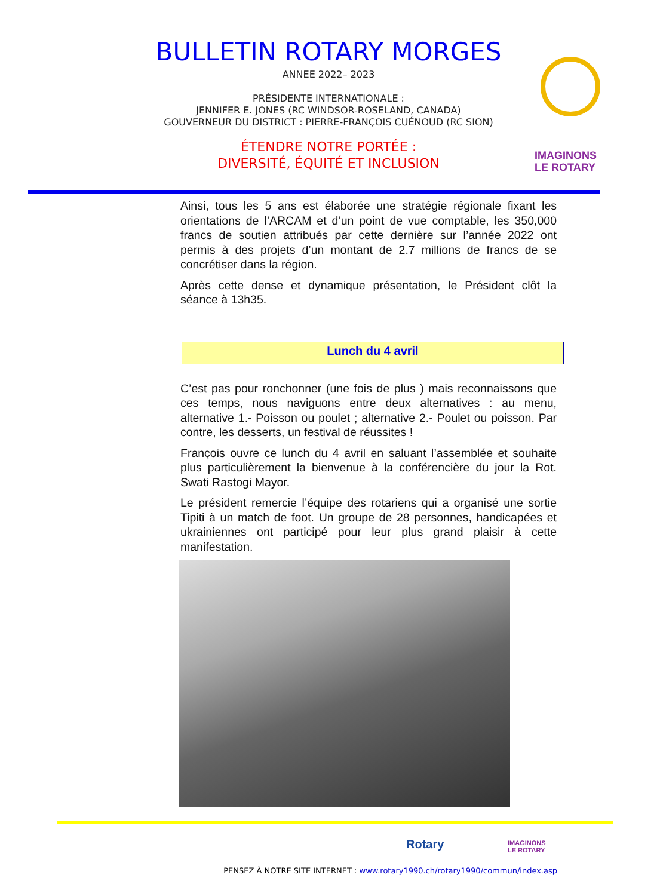BULLETIN ROTARY MORGES
ANNEE 2022– 2023
PRÉSIDENTE INTERNATIONALE :
JENNIFER E. JONES (RC WINDSOR-ROSELAND, CANADA)
GOUVERNEUR DU DISTRICT : PIERRE-FRANÇOIS CUÉNOUD (RC SION)
ÉTENDRE NOTRE PORTÉE :
DIVERSITÉ, ÉQUITÉ ET INCLUSION
IMAGINONS
LE ROTARY
Ainsi, tous les 5 ans est élaborée une stratégie régionale fixant les orientations de l’ARCAM et d’un point de vue comptable, les 350,000 francs de soutien attribués par cette dernière sur l’année 2022 ont permis à des projets d’un montant de 2.7 millions de francs de se concrétiser dans la région.
Après cette dense et dynamique présentation, le Président clôt la séance à 13h35.
Lunch du 4 avril
C’est pas pour ronchonner (une fois de plus ) mais reconnaissons que ces temps, nous naviguons entre deux alternatives : au menu, alternative 1.- Poisson ou poulet ; alternative 2.- Poulet ou poisson. Par contre, les desserts, un festival de réussites !
François ouvre ce lunch du 4 avril en saluant l’assemblée et souhaite plus particulièrement la bienvenue à la conférencière du jour la Rot. Swati Rastogi Mayor.
Le président remercie l’équipe des rotariens qui a organisé une sortie Tipiti à un match de foot. Un groupe de 28 personnes, handicapées et ukrainiennes ont participé pour leur plus grand plaisir à cette manifestation.
Rotary
IMAGINONS
LE ROTARY
PENSEZ À NOTRE SITE INTERNET : www.rotary1990.ch/rotary1990/commun/index.asp